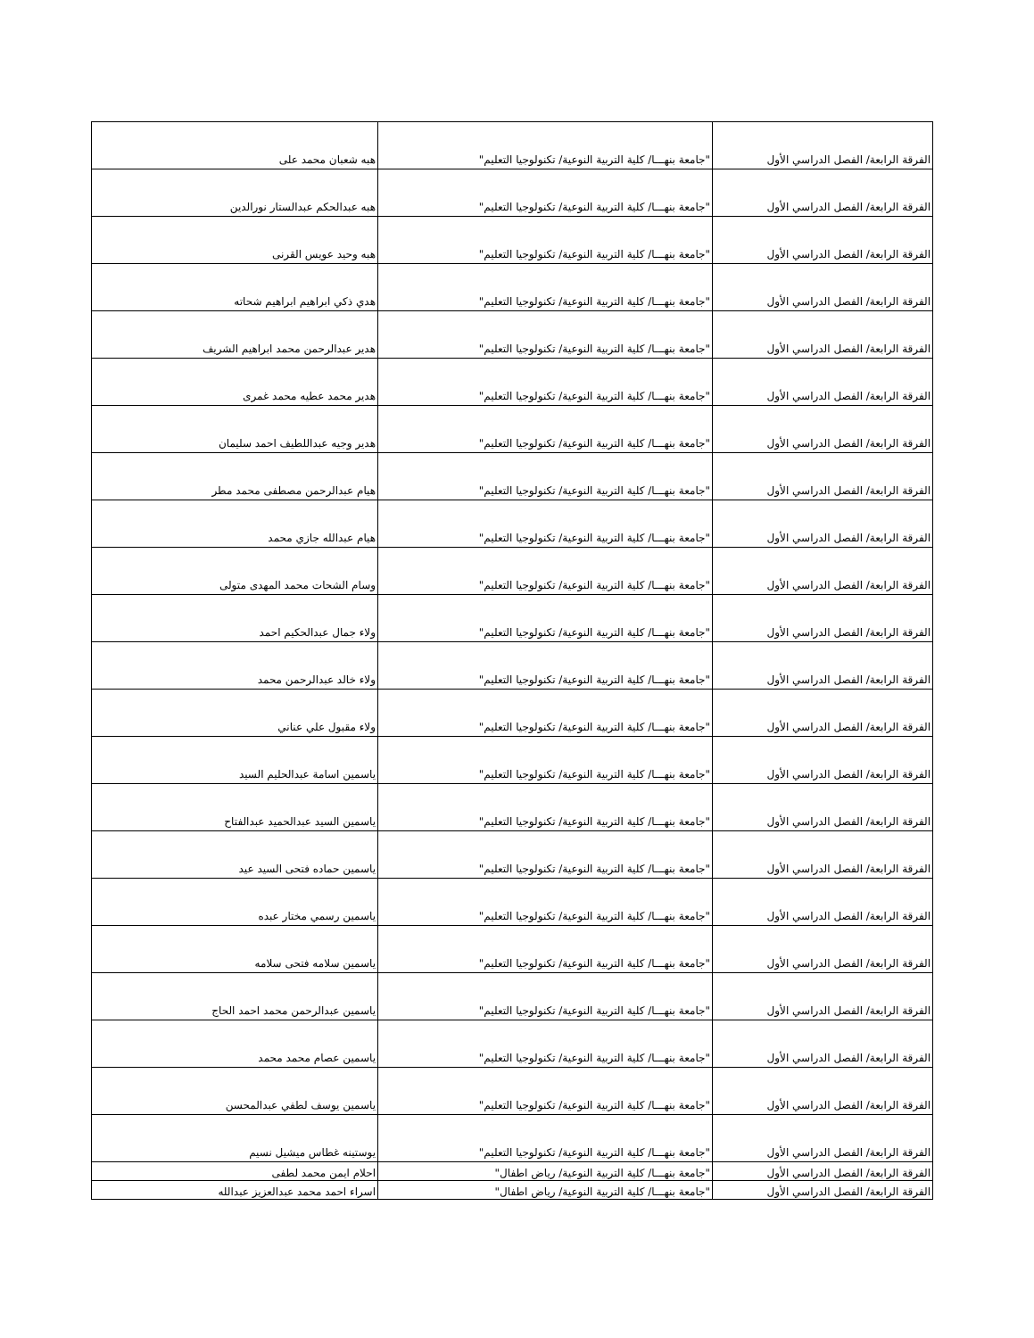| الفرقة الرابعة/ الفصل الدراسي الأول | "جامعة بنهـــا/ كلية التربية النوعية/ تكنولوجيا التعليم" | هبه شعبان محمد على |
| الفرقة الرابعة/ الفصل الدراسي الأول | "جامعة بنهـــا/ كلية التربية النوعية/ تكنولوجيا التعليم" | هبه عبدالحكم عبدالستار نورالدين |
| الفرقة الرابعة/ الفصل الدراسي الأول | "جامعة بنهـــا/ كلية التربية النوعية/ تكنولوجيا التعليم" | هبه وحيد عويس القرنى |
| الفرقة الرابعة/ الفصل الدراسي الأول | "جامعة بنهـــا/ كلية التربية النوعية/ تكنولوجيا التعليم" | هدي ذكي ابراهيم ابراهيم شحاته |
| الفرقة الرابعة/ الفصل الدراسي الأول | "جامعة بنهـــا/ كلية التربية النوعية/ تكنولوجيا التعليم" | هدير عبدالرحمن محمد ابراهيم الشريف |
| الفرقة الرابعة/ الفصل الدراسي الأول | "جامعة بنهـــا/ كلية التربية النوعية/ تكنولوجيا التعليم" | هدير محمد عطيه محمد غمرى |
| الفرقة الرابعة/ الفصل الدراسي الأول | "جامعة بنهـــا/ كلية التربية النوعية/ تكنولوجيا التعليم" | هدير وجيه عبداللطيف احمد سليمان |
| الفرقة الرابعة/ الفصل الدراسي الأول | "جامعة بنهـــا/ كلية التربية النوعية/ تكنولوجيا التعليم" | هيام عبدالرحمن مصطفى محمد مطر |
| الفرقة الرابعة/ الفصل الدراسي الأول | "جامعة بنهـــا/ كلية التربية النوعية/ تكنولوجيا التعليم" | هيام عبدالله جازي محمد |
| الفرقة الرابعة/ الفصل الدراسي الأول | "جامعة بنهـــا/ كلية التربية النوعية/ تكنولوجيا التعليم" | وسام الشحات محمد المهدى متولى |
| الفرقة الرابعة/ الفصل الدراسي الأول | "جامعة بنهـــا/ كلية التربية النوعية/ تكنولوجيا التعليم" | ولاء جمال عبدالحكيم احمد |
| الفرقة الرابعة/ الفصل الدراسي الأول | "جامعة بنهـــا/ كلية التربية النوعية/ تكنولوجيا التعليم" | ولاء خالد عبدالرحمن محمد |
| الفرقة الرابعة/ الفصل الدراسي الأول | "جامعة بنهـــا/ كلية التربية النوعية/ تكنولوجيا التعليم" | ولاء مقبول علي عناني |
| الفرقة الرابعة/ الفصل الدراسي الأول | "جامعة بنهـــا/ كلية التربية النوعية/ تكنولوجيا التعليم" | ياسمين اسامة عبدالحليم السيد |
| الفرقة الرابعة/ الفصل الدراسي الأول | "جامعة بنهـــا/ كلية التربية النوعية/ تكنولوجيا التعليم" | ياسمين السيد عبدالحميد عبدالفتاح |
| الفرقة الرابعة/ الفصل الدراسي الأول | "جامعة بنهـــا/ كلية التربية النوعية/ تكنولوجيا التعليم" | ياسمين حماده فتحى السيد عيد |
| الفرقة الرابعة/ الفصل الدراسي الأول | "جامعة بنهـــا/ كلية التربية النوعية/ تكنولوجيا التعليم" | ياسمين رسمي مختار عبده |
| الفرقة الرابعة/ الفصل الدراسي الأول | "جامعة بنهـــا/ كلية التربية النوعية/ تكنولوجيا التعليم" | ياسمين سلامه فتحى سلامه |
| الفرقة الرابعة/ الفصل الدراسي الأول | "جامعة بنهـــا/ كلية التربية النوعية/ تكنولوجيا التعليم" | ياسمين عبدالرحمن محمد احمد الحاج |
| الفرقة الرابعة/ الفصل الدراسي الأول | "جامعة بنهـــا/ كلية التربية النوعية/ تكنولوجيا التعليم" | ياسمين عصام محمد محمد |
| الفرقة الرابعة/ الفصل الدراسي الأول | "جامعة بنهـــا/ كلية التربية النوعية/ تكنولوجيا التعليم" | ياسمين يوسف لطفي عبدالمحسن |
| الفرقة الرابعة/ الفصل الدراسي الأول | "جامعة بنهـــا/ كلية التربية النوعية/ تكنولوجيا التعليم" | يوستينه غطاس ميشيل نسيم |
| الفرقة الرابعة/ الفصل الدراسي الأول | "جامعة بنهـــا/ كلية التربية النوعية/ رياض اطفال" | احلام ايمن محمد لطفى |
| الفرقة الرابعة/ الفصل الدراسي الأول | "جامعة بنهـــا/ كلية التربية النوعية/ رياض اطفال" | اسراء احمد محمد عبدالعزيز عبدالله |